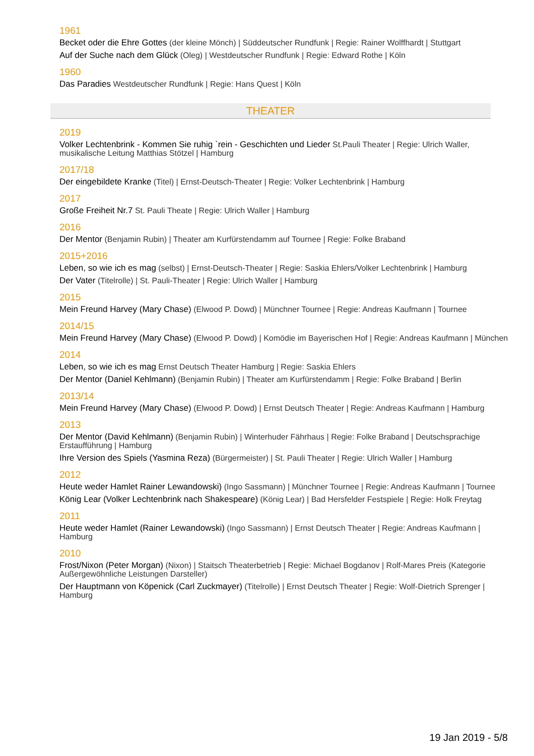1961
Becket oder die Ehre Gottes (der kleine Mönch) | Süddeutscher Rundfunk | Regie: Rainer Wolffhardt | Stuttgart
Auf der Suche nach dem Glück (Oleg) | Westdeutscher Rundfunk | Regie: Edward Rothe | Köln
1960
Das Paradies Westdeutscher Rundfunk | Regie: Hans Quest | Köln
THEATER
2019
Volker Lechtenbrink - Kommen Sie ruhig `rein - Geschichten und Lieder St.Pauli Theater | Regie: Ulrich Waller, musikalische Leitung Matthias Stötzel | Hamburg
2017/18
Der eingebildete Kranke (Titel) | Ernst-Deutsch-Theater | Regie: Volker Lechtenbrink | Hamburg
2017
Große Freiheit Nr.7 St. Pauli Theate | Regie: Ulrich Waller | Hamburg
2016
Der Mentor (Benjamin Rubin) | Theater am Kurfürstendamm auf Tournee | Regie: Folke Braband
2015+2016
Leben, so wie ich es mag (selbst) | Ernst-Deutsch-Theater | Regie: Saskia Ehlers/Volker Lechtenbrink | Hamburg
Der Vater (Titelrolle) | St. Pauli-Theater | Regie: Ulrich Waller | Hamburg
2015
Mein Freund Harvey (Mary Chase) (Elwood P. Dowd) | Münchner Tournee | Regie: Andreas Kaufmann | Tournee
2014/15
Mein Freund Harvey (Mary Chase) (Elwood P. Dowd) | Komödie im Bayerischen Hof | Regie: Andreas Kaufmann | München
2014
Leben, so wie ich es mag Ernst Deutsch Theater Hamburg | Regie: Saskia Ehlers
Der Mentor (Daniel Kehlmann) (Benjamin Rubin) | Theater am Kurfürstendamm | Regie: Folke Braband | Berlin
2013/14
Mein Freund Harvey (Mary Chase) (Elwood P. Dowd) | Ernst Deutsch Theater | Regie: Andreas Kaufmann | Hamburg
2013
Der Mentor (David Kehlmann) (Benjamin Rubin) | Winterhuder Fährhaus | Regie: Folke Braband | Deutschsprachige Erstaufführung | Hamburg
Ihre Version des Spiels (Yasmina Reza) (Bürgermeister) | St. Pauli Theater | Regie: Ulrich Waller | Hamburg
2012
Heute weder Hamlet Rainer Lewandowski) (Ingo Sassmann) | Münchner Tournee | Regie: Andreas Kaufmann | Tournee
König Lear (Volker Lechtenbrink nach Shakespeare) (König Lear) | Bad Hersfelder Festspiele | Regie: Holk Freytag
2011
Heute weder Hamlet (Rainer Lewandowski) (Ingo Sassmann) | Ernst Deutsch Theater | Regie: Andreas Kaufmann | Hamburg
2010
Frost/Nixon (Peter Morgan) (Nixon) | Staitsch Theaterbetrieb | Regie: Michael Bogdanov | Rolf-Mares Preis (Kategorie Außergewöhnliche Leistungen Darsteller)
Der Hauptmann von Köpenick (Carl Zuckmayer) (Titelrolle) | Ernst Deutsch Theater | Regie: Wolf-Dietrich Sprenger | Hamburg
19 Jan 2019 - 5/8